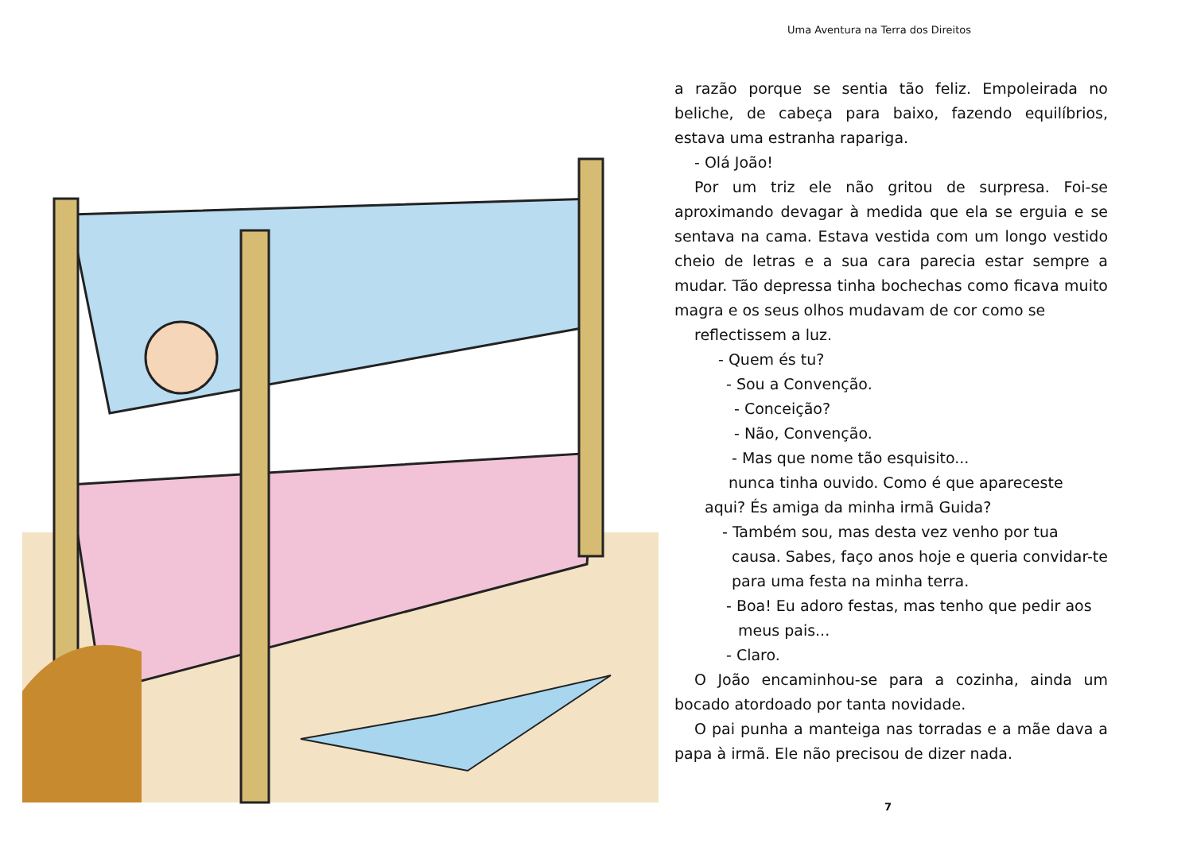Uma Aventura na Terra dos Direitos
a razão porque se sentia tão feliz. Empoleirada no beliche, de cabeça para baixo, fazendo equilíbrios, estava uma estranha rapariga.
- Olá João!
Por um triz ele não gritou de surpresa. Foi-se aproximando devagar à medida que ela se erguia e se sentava na cama. Estava vestida com um longo vestido cheio de letras e a sua cara parecia estar sempre a mudar. Tão depressa tinha bochechas como ficava muito magra e os seus olhos mudavam de cor como se
reflectissem a luz.
- Quem és tu?
- Sou a Convenção.
- Conceição?
- Não, Convenção.
- Mas que nome tão esquisito...
nunca tinha ouvido. Como é que apareceste
aqui? És amiga da minha irmã Guida?
- Também sou, mas desta vez venho por tua
causa. Sabes, faço anos hoje e queria convidar-te para uma festa na minha terra.
- Boa! Eu adoro festas, mas tenho que pedir aos
meus pais...
- Claro.
O João encaminhou-se para a cozinha, ainda um bocado atordoado por tanta novidade.
O pai punha a manteiga nas torradas e a mãe dava a papa à irmã. Ele não precisou de dizer nada.
7